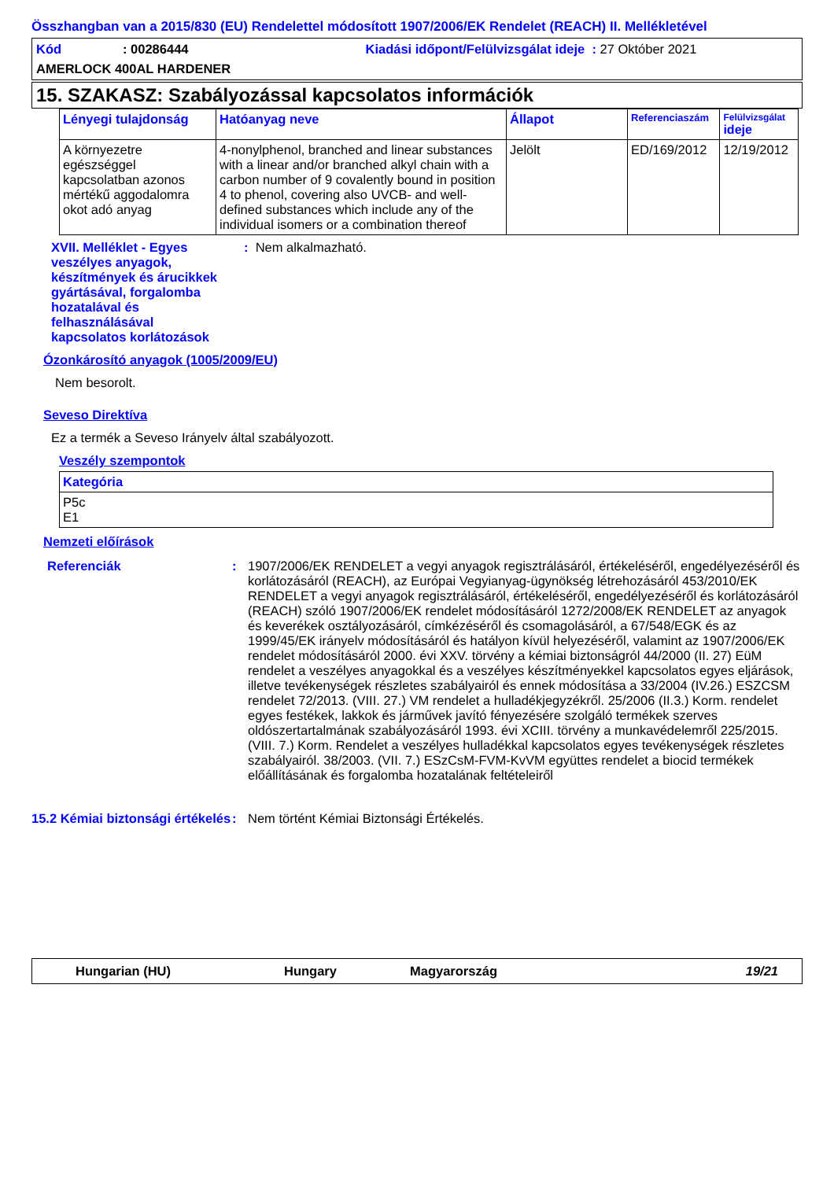Összhangban van a 2015/830 (EU) Rendelettel módosított 1907/2006/EK Rendelet (REACH) II. Mellékletével
Kód: 00286444 Kiadási időpont/Felülvizsgálat ideje : 27 Október 2021
AMERLOCK 400AL HARDENER
15. SZAKASZ: Szabályozással kapcsolatos információk
| Lényegi tulajdonság | Hatóanyag neve | Állapot | Referenciaszám | Felülvizsgálat ideje |
| --- | --- | --- | --- | --- |
| A környezetre egészséggel kapcsolatban azonos mértékű aggodalomra okot adó anyag | 4-nonylphenol, branched and linear substances with a linear and/or branched alkyl chain with a carbon number of 9 covalently bound in position 4 to phenol, covering also UVCB- and well-defined substances which include any of the individual isomers or a combination thereof | Jelölt | ED/169/2012 | 12/19/2012 |
XVII. Melléklet - Egyes veszélyes anyagok, készítmények és árucikkek gyártásával, forgalomba hozatalával és felhasználásával kapcsolatos korlátozások
: Nem alkalmazható.
Ózonkárosító anyagok (1005/2009/EU)
Nem besorolt.
Seveso Direktíva
Ez a termék a Seveso Irányelv által szabályozott.
Veszély szempontok
| Kategória |
| --- |
| P5c E1 |
Nemzeti előírások
Referenciák : 1907/2006/EK RENDELET a vegyi anyagok regisztrálásáról, értékeléséről, engedélyezéséről és korlátozásáról (REACH), az Európai Vegyianyag-ügynökség létrehozásáról 453/2010/EK RENDELET a vegyi anyagok regisztrálásáról, értékeléséről, engedélyezéséről és korlátozásáról (REACH) szóló 1907/2006/EK rendelet módosításáról 1272/2008/EK RENDELET az anyagok és keverékek osztályozásáról, címkézéséről és csomagolásáról, a 67/548/EGK és az 1999/45/EK irányelv módosításáról és hatályon kívül helyezéséről, valamint az 1907/2006/EK rendelet módosításáról 2000. évi XXV. törvény a kémiai biztonságról 44/2000 (II. 27) EüM rendelet a veszélyes anyagokkal és a veszélyes készítményekkel kapcsolatos egyes eljárások, illetve tevékenységek részletes szabályairól és ennek módosítása a 33/2004 (IV.26.) ESZCSM rendelet 72/2013. (VIII. 27.) VM rendelet a hulladékjegyzékről. 25/2006 (II.3.) Korm. rendelet egyes festékek, lakkok és járművek javító fényezésére szolgáló termékek szerves oldószertartalmának szabályozásáról 1993. évi XCIII. törvény a munkavédelemről 225/2015. (VIII. 7.) Korm. Rendelet a veszélyes hulladékkal kapcsolatos egyes tevékenységek részletes szabályairól. 38/2003. (VII. 7.) ESzCsM-FVM-KvVM együttes rendelet a biocid termékek előállításának és forgalomba hozatalának feltételeiről
15.2 Kémiai biztonsági értékelés
: Nem történt Kémiai Biztonsági Értékelés.
Hungarian (HU) Hungary Magyarország 19/21